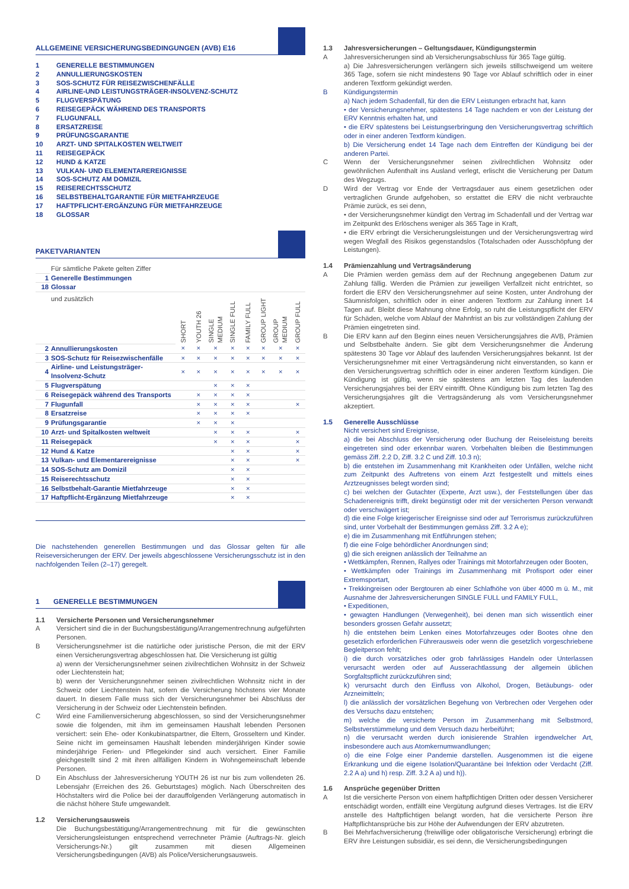ALLGEMEINE VERSICHERUNGSBEDINGUNGEN (AVB) E16
1 GENERELLE BESTIMMUNGEN
2 ANNULLIERUNGSKOSTEN
3 SOS-SCHUTZ FÜR REISEZWISCHENFÄLLE
4 AIRLINE-UND LEISTUNGSTRÄGER-INSOLVENZ-SCHUTZ
5 FLUGVERSPÄTUNG
6 REISEGEPÄCK WÄHREND DES TRANSPORTS
7 FLUGUNFALL
8 ERSATZREISE
9 PRÜFUNGSGARANTIE
10 ARZT- UND SPITALKOSTEN WELTWEIT
11 REISEGEPÄCK
12 HUND & KATZE
13 VULKAN- UND ELEMENTAREREIGNISSE
14 SOS-SCHUTZ AM DOMIZIL
15 REISERECHTSSCHUTZ
16 SELBSTBEHALTGARANTIE FÜR MIETFAHRZEUGE
17 HAFTPFLICHT-ERGÄNZUNG FÜR MIETFAHRZEUGE
18 GLOSSAR
PAKETVARIANTEN
| | Für sämtliche Pakete gelten Ziffer | | | | | | | | |
| 1 | Generelle Bestimmungen | | | | | | | | |
| 18 | Glossar | | | | | | | | |
| | und zusätzlich | SHORT | YOUTH 26 | SINGLE MEDIUM | SINGLE FULL | FAMILY FULL | GROUP LIGHT | GROUP MEDIUM | GROUP FULL |
| 2 | Annullierungskosten | × | × | × | × | × | × | × | × |
| 3 | SOS-Schutz für Reisezwischenfälle | × | × | × | × | × | × | × | × |
| 4 | Airline- und Leistungsträger- Insolvenz-Schutz | × | × | × | × | × | × | × | × |
| 5 | Flugverspätung | | | × | × | × | | | |
| 6 | Reisegepäck während des Transports | | × | × | × | × | | | |
| 7 | Flugunfall | | × | × | × | × | | | × |
| 8 | Ersatzreise | | × | × | × | × | | | |
| 9 | Prüfungsgarantie | | × | × | × | | | | |
| 10 | Arzt- und Spitalkosten weltweit | | | × | × | × | | | × |
| 11 | Reisegepäck | | | × | × | × | | | × |
| 12 | Hund & Katze | | | | × | × | | | × |
| 13 | Vulkan- und Elementarereignisse | | | | × | × | | | × |
| 14 | SOS-Schutz am Domizil | | | | × | × | | | |
| 15 | Reiserechtsschutz | | | | × | × | | | |
| 16 | Selbstbehalt-Garantie Mietfahrzeuge | | | | × | × | | | |
| 17 | Haftpflicht-Ergänzung Mietfahrzeuge | | | | × | × | | | |
Die nachstehenden generellen Bestimmungen und das Glossar gelten für alle Reiseversicherungen der ERV. Der jeweils abgeschlossene Versicherungsschutz ist in den nachfolgenden Teilen (2–17) geregelt.
1 GENERELLE BESTIMMUNGEN
1.1 Versicherte Personen und Versicherungsnehmer
A Versichert sind die in der Buchungsbestätigung/Arrangementrechnung aufgeführten Personen.
B Versicherungsnehmer ist die natürliche oder juristische Person, die mit der ERV einen Versicherungsvertrag abgeschlossen hat. Die Versicherung ist gültig
a) wenn der Versicherungsnehmer seinen zivilrechtlichen Wohnsitz in der Schweiz oder Liechtenstein hat;
b) wenn der Versicherungsnehmer seinen zivilrechtlichen Wohnsitz nicht in der Schweiz oder Liechtenstein hat, sofern die Versicherung höchstens vier Monate dauert. In diesem Falle muss sich der Versicherungsnehmer bei Abschluss der Versicherung in der Schweiz oder Liechtenstein befinden.
C Wird eine Familienversicherung abgeschlossen, so sind der Versicherungsnehmer sowie die folgenden, mit ihm im gemeinsamen Haushalt lebenden Personen versichert: sein Ehe- oder Konkubinatspartner, die Eltern, Grosseltern und Kinder. Seine nicht im gemeinsamen Haushalt lebenden minderjährigen Kinder sowie minderjährige Ferien- und Pflegekinder sind auch versichert. Einer Familie gleichgestellt sind 2 mit ihren allfälligen Kindern in Wohngemeinschaft lebende Personen.
D Ein Abschluss der Jahresversicherung YOUTH 26 ist nur bis zum vollendeten 26. Lebensjahr (Erreichen des 26. Geburtstages) möglich. Nach Überschreiten des Höchstalters wird die Police bei der darauffolgenden Verlängerung automatisch in die nächst höhere Stufe umgewandelt.
1.2 Versicherungsausweis
Die Buchungsbestätigung/Arrangementrechnung mit für die gewünschten Versicherungsleistungen entsprechend verrechneter Prämie (Auftrags-Nr. gleich Versicherungs-Nr.) gilt zusammen mit diesen Allgemeinen Versicherungsbedingungen (AVB) als Police/Versicherungsausweis.
1.3 Jahresversicherungen – Geltungsdauer, Kündigungstermin
A Jahresversicherungen sind ab Versicherungsabschluss für 365 Tage gültig.
a) Die Jahresversicherungen verlängern sich jeweils stillschweigend um weitere 365 Tage, sofern sie nicht mindestens 90 Tage vor Ablauf schriftlich oder in einer anderen Textform gekündigt werden.
B Kündigungstermin
a) Nach jedem Schadenfall, für den die ERV Leistungen erbracht hat, kann
• der Versicherungsnehmer, spätestens 14 Tage nachdem er von der Leistung der ERV Kenntnis erhalten hat, und
• die ERV spätestens bei Leistungserbringung den Versicherungsvertrag schriftlich oder in einer anderen Textform kündigen.
b) Die Versicherung endet 14 Tage nach dem Eintreffen der Kündigung bei der anderen Partei.
C Wenn der Versicherungsnehmer seinen zivilrechtlichen Wohnsitz oder gewöhnlichen Aufenthalt ins Ausland verlegt, erlischt die Versicherung per Datum des Wegzugs.
D Wird der Vertrag vor Ende der Vertragsdauer aus einem gesetzlichen oder vertraglichen Grunde aufgehoben, so erstattet die ERV die nicht verbrauchte Prämie zurück, es sei denn,
• der Versicherungsnehmer kündigt den Vertrag im Schadenfall und der Vertrag war im Zeitpunkt des Erlöschens weniger als 365 Tage in Kraft,
• die ERV erbringt die Versicherungsleistungen und der Versicherungsvertrag wird wegen Wegfall des Risikos gegenstandslos (Totalschaden oder Ausschöpfung der Leistungen).
1.4 Prämienzahlung und Vertragsänderung
A Die Prämien werden gemäss dem auf der Rechnung angegebenen Datum zur Zahlung fällig. Werden die Prämien zur jeweiligen Verfallzeit nicht entrichtet, so fordert die ERV den Versicherungsnehmer auf seine Kosten, unter Androhung der Säumnisfolgen, schriftlich oder in einer anderen Textform zur Zahlung innert 14 Tagen auf. Bleibt diese Mahnung ohne Erfolg, so ruht die Leistungspflicht der ERV für Schäden, welche vom Ablauf der Mahnfrist an bis zur vollständigen Zahlung der Prämien eingetreten sind.
B Die ERV kann auf den Beginn eines neuen Versicherungsjahres die AVB, Prämien und Selbstbehalte ändern. Sie gibt dem Versicherungsnehmer die Änderung spätestens 30 Tage vor Ablauf des laufenden Versicherungsjahres bekannt. Ist der Versicherungsnehmer mit einer Vertragsänderung nicht einverstanden, so kann er den Versicherungsvertrag schriftlich oder in einer anderen Textform kündigen. Die Kündigung ist gültig, wenn sie spätestens am letzten Tag des laufenden Versicherungsjahres bei der ERV eintrifft. Ohne Kündigung bis zum letzten Tag des Versicherungsjahres gilt die Vertragsänderung als vom Versicherungsnehmer akzeptiert.
1.5 Generelle Ausschlüsse
Nicht versichert sind Ereignisse,
a) die bei Abschluss der Versicherung oder Buchung der Reiseleistung bereits eingetreten sind oder erkennbar waren. Vorbehalten bleiben die Bestimmungen gemäss Ziff. 2.2 D, Ziff. 3.2 C und Ziff. 10.3 n);
b) die entstehen im Zusammenhang mit Krankheiten oder Unfällen, welche nicht zum Zeitpunkt des Auftretens von einem Arzt festgestellt und mittels eines Arztzeugnisses belegt worden sind;
c) bei welchen der Gutachter (Experte, Arzt usw.), der Feststellungen über das Schadenereignis trifft, direkt begünstigt oder mit der versicherten Person verwandt oder verschwägert ist;
d) die eine Folge kriegerischer Ereignisse sind oder auf Terrorismus zurückzuführen sind, unter Vorbehalt der Bestimmungen gemäss Ziff. 3.2 A e);
e) die im Zusammenhang mit Entführungen stehen;
f) die eine Folge behördlicher Anordnungen sind;
g) die sich ereignen anlässlich der Teilnahme an
• Wettkämpfen, Rennen, Rallyes oder Trainings mit Motorfahrzeugen oder Booten,
• Wettkämpfen oder Trainings im Zusammenhang mit Profisport oder einer Extremsportart,
• Trekkingreisen oder Bergtouren ab einer Schlafhöhe von über 4000 m ü. M., mit Ausnahme der Jahresversicherungen SINGLE FULL und FAMILY FULL,
• Expeditionen,
• gewagten Handlungen (Verwegenheit), bei denen man sich wissentlich einer besonders grossen Gefahr aussetzt;
h) die entstehen beim Lenken eines Motorfahrzeuges oder Bootes ohne den gesetzlich erforderlichen Führerausweis oder wenn die gesetzlich vorgeschriebene Begleitperson fehlt;
i) die durch vorsätzliches oder grob fahrlässiges Handeln oder Unterlassen verursacht werden oder auf Ausserachtlassung der allgemein üblichen Sorgfaltspflicht zurückzuführen sind;
k) verursacht durch den Einfluss von Alkohol, Drogen, Betäubungs- oder Arzneimitteln;
l) die anlässlich der vorsätzlichen Begehung von Verbrechen oder Vergehen oder des Versuchs dazu entstehen;
m) welche die versicherte Person im Zusammenhang mit Selbstmord, Selbstverstümmelung und dem Versuch dazu herbeiführt;
n) die verursacht werden durch ionisierende Strahlen irgendwelcher Art, insbesondere auch aus Atomkernumwandlungen;
o) die eine Folge einer Pandemie darstellen. Ausgenommen ist die eigene Erkrankung und die eigene Isolation/Quarantäne bei Infektion oder Verdacht (Ziff. 2.2 A a) und h) resp. Ziff. 3.2 A a) und h)).
1.6 Ansprüche gegenüber Dritten
A Ist die versicherte Person von einem haftpflichtigen Dritten oder dessen Versicherer entschädigt worden, entfällt eine Vergütung aufgrund dieses Vertrages. Ist die ERV anstelle des Haftpflichtigen belangt worden, hat die versicherte Person ihre Haftpflichtansprüche bis zur Höhe der Aufwendungen der ERV abzutreten.
B Bei Mehrfachversicherung (freiwillige oder obligatorische Versicherung) erbringt die ERV ihre Leistungen subsidiär, es sei denn, die Versicherungsbedingungen